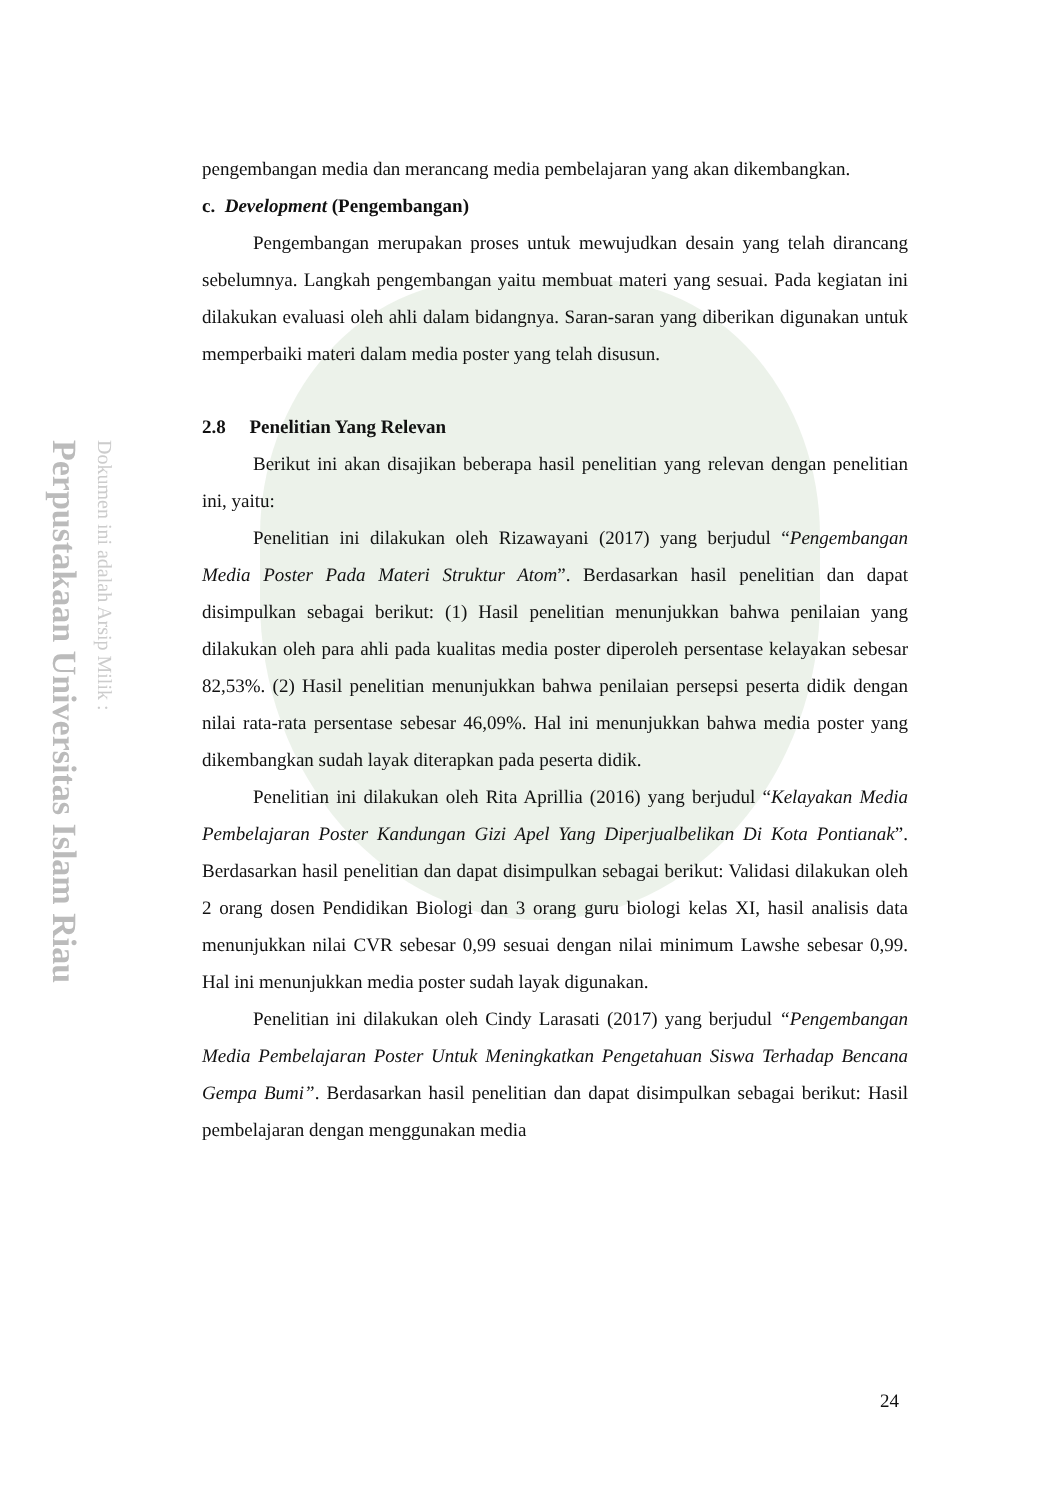Perpustakaan Universitas Islam Riau
Dokumen ini adalah Arsip Milik :
pengembangan media dan merancang media pembelajaran yang akan dikembangkan.
c. Development (Pengembangan)
Pengembangan merupakan proses untuk mewujudkan desain yang telah dirancang sebelumnya. Langkah pengembangan yaitu membuat materi yang sesuai. Pada kegiatan ini dilakukan evaluasi oleh ahli dalam bidangnya. Saran-saran yang diberikan digunakan untuk memperbaiki materi dalam media poster yang telah disusun.
2.8 Penelitian Yang Relevan
Berikut ini akan disajikan beberapa hasil penelitian yang relevan dengan penelitian ini, yaitu:
Penelitian ini dilakukan oleh Rizawayani (2017) yang berjudul “Pengembangan Media Poster Pada Materi Struktur Atom”. Berdasarkan hasil penelitian dan dapat disimpulkan sebagai berikut: (1) Hasil penelitian menunjukkan bahwa penilaian yang dilakukan oleh para ahli pada kualitas media poster diperoleh persentase kelayakan sebesar 82,53%. (2) Hasil penelitian menunjukkan bahwa penilaian persepsi peserta didik dengan nilai rata-rata persentase sebesar 46,09%. Hal ini menunjukkan bahwa media poster yang dikembangkan sudah layak diterapkan pada peserta didik.
Penelitian ini dilakukan oleh Rita Aprillia (2016) yang berjudul “Kelayakan Media Pembelajaran Poster Kandungan Gizi Apel Yang Diperjualbelikan Di Kota Pontianak”. Berdasarkan hasil penelitian dan dapat disimpulkan sebagai berikut: Validasi dilakukan oleh 2 orang dosen Pendidikan Biologi dan 3 orang guru biologi kelas XI, hasil analisis data menunjukkan nilai CVR sebesar 0,99 sesuai dengan nilai minimum Lawshe sebesar 0,99. Hal ini menunjukkan media poster sudah layak digunakan.
Penelitian ini dilakukan oleh Cindy Larasati (2017) yang berjudul “Pengembangan Media Pembelajaran Poster Untuk Meningkatkan Pengetahuan Siswa Terhadap Bencana Gempa Bumi”. Berdasarkan hasil penelitian dan dapat disimpulkan sebagai berikut: Hasil pembelajaran dengan menggunakan media
24